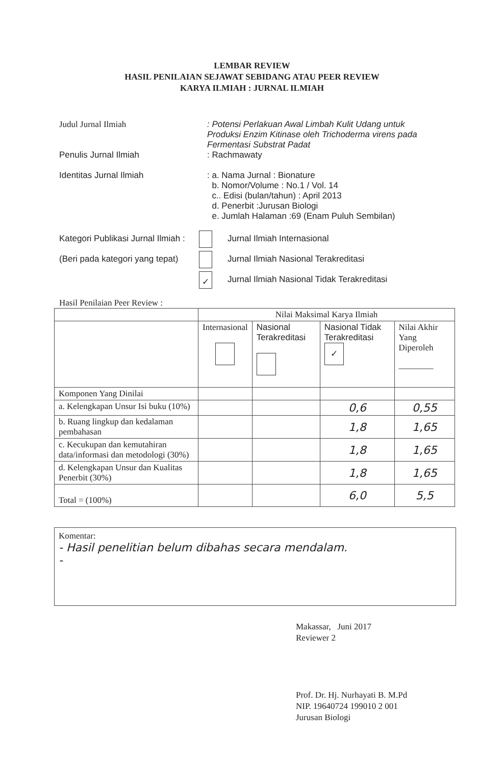LEMBAR REVIEW
HASIL PENILAIAN SEJAWAT SEBIDANG ATAU PEER REVIEW
KARYA ILMIAH : JURNAL ILMIAH
Judul Jurnal Ilmiah : Potensi Perlakuan Awal Limbah Kulit Udang untuk Produksi Enzim Kitinase oleh Trichoderma virens pada Fermentasi Substrat Padat
Penulis Jurnal Ilmiah : Rachmawaty
Identitas Jurnal Ilmiah : a. Nama Jurnal : Bionature
b. Nomor/Volume : No.1 / Vol. 14
c.. Edisi (bulan/tahun) : April 2013
d. Penerbit :Jurusan Biologi
e. Jumlah Halaman :69 (Enam Puluh Sembilan)
Kategori Publikasi Jurnal Ilmiah :
(Beri pada kategori yang tepat)
Jurnal Ilmiah Internasional
Jurnal Ilmiah Nasional Terakreditasi
✓ Jurnal Ilmiah Nasional Tidak Terakreditasi
Hasil Penilaian Peer Review :
| | Nilai Maksimal Karya Ilmiah | | | |
| | Internasional | Nasional Terakreditasi | Nasional Tidak Terakreditasi ✓ | Nilai Akhir Yang Diperoleh ———— |
| Komponen Yang Dinilai | | | | |
| a. Kelengkapan Unsur Isi buku (10%) | | | 0,6 | 0,55 |
| b. Ruang lingkup dan kedalaman pembahasan | | | 1,8 | 1,65 |
| c. Kecukupan dan kemutahiran data/informasi dan metodologi (30%) | | | 1,8 | 1,65 |
| d. Kelengkapan Unsur dan Kualitas Penerbit (30%) | | | 1,8 | 1,65 |
| Total = (100%) | | | 6,0 | 5,5 |
Komentar:
- Hasil penelitian belum dibahas secara mendalam.
-
Makassar, Juni 2017
Reviewer 2
Prof. Dr. Hj. Nurhayati B. M.Pd
NIP. 19640724 199010 2 001
Jurusan Biologi